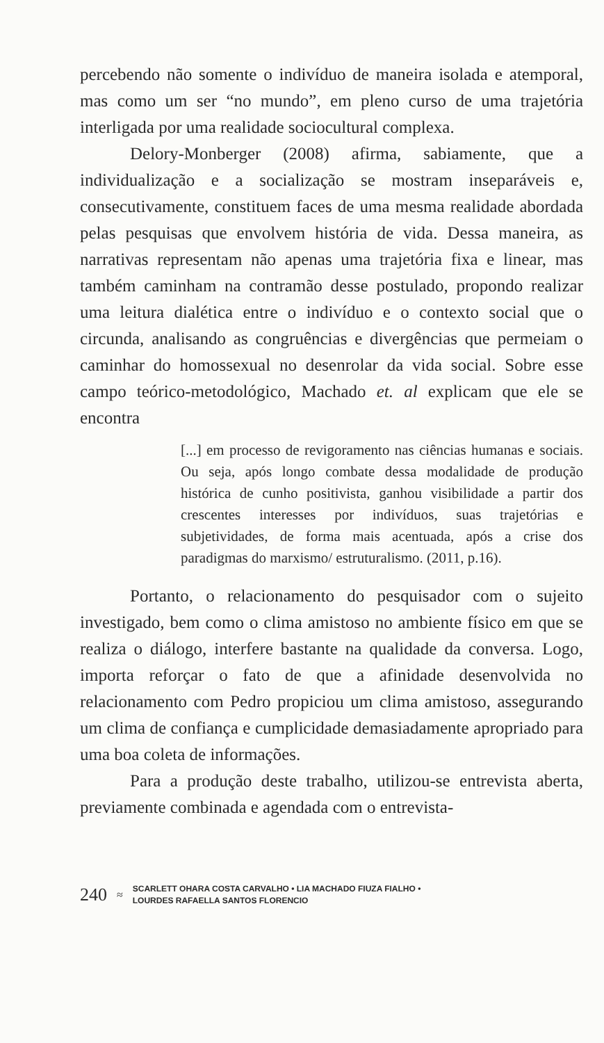percebendo não somente o indivíduo de maneira isolada e atemporal, mas como um ser “no mundo”, em pleno curso de uma trajetória interligada por uma realidade sociocultural complexa.
Delory-Monberger (2008) afirma, sabiamente, que a individualização e a socialização se mostram inseparáveis e, consecutivamente, constituem faces de uma mesma realidade abordada pelas pesquisas que envolvem história de vida. Dessa maneira, as narrativas representam não apenas uma trajetória fixa e linear, mas também caminham na contramão desse postulado, propondo realizar uma leitura dialética entre o indivíduo e o contexto social que o circunda, analisando as congruências e divergências que permeiam o caminhar do homossexual no desenrolar da vida social. Sobre esse campo teórico-metodológico, Machado et. al explicam que ele se encontra
[...] em processo de revigoramento nas ciências humanas e sociais. Ou seja, após longo combate dessa modalidade de produção histórica de cunho positivista, ganhou visibilidade a partir dos crescentes interesses por indivíduos, suas trajetórias e subjetividades, de forma mais acentuada, após a crise dos paradigmas do marxismo/ estruturalismo. (2011, p.16).
Portanto, o relacionamento do pesquisador com o sujeito investigado, bem como o clima amistoso no ambiente físico em que se realiza o diálogo, interfere bastante na qualidade da conversa. Logo, importa reforçar o fato de que a afinidade desenvolvida no relacionamento com Pedro propiciou um clima amistoso, assegurando um clima de confiança e cumplicidade demasiadamente apropriado para uma boa coleta de informações.
Para a produção deste trabalho, utilizou-se entrevista aberta, previamente combinada e agendada com o entrevista-
240 ≈
SCARLETT OHARA COSTA CARVALHO • LIA MACHADO FIUZA FIALHO •
LOURDES RAFAELLA SANTOS FLORENCIO